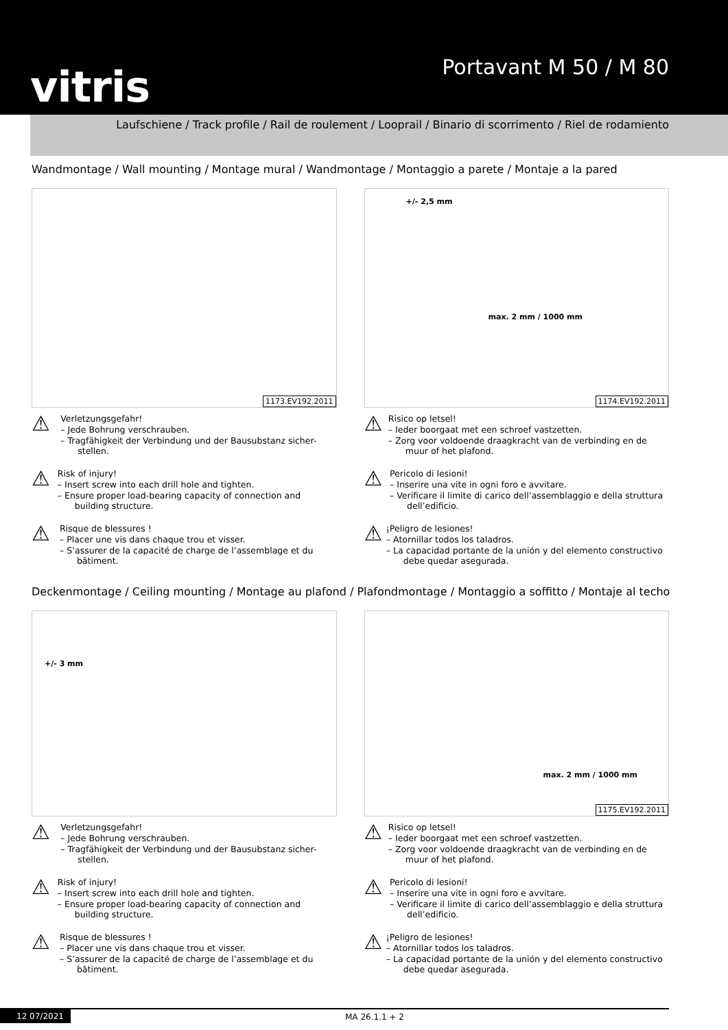vitris Portavant M 50 / M 80
Laufschiene / Track profile / Rail de roulement / Looprail / Binario di scorrimento / Riel de rodamiento
Wandmontage / Wall mounting / Montage mural / Wandmontage / Montaggio a parete / Montaje a la pared
1173.EV192.2011
+/- 2,5 mm
max. 2 mm / 1000 mm
1174.EV192.2011
⚠
Verletzungsgefahr!
– Jede Bohrung verschrauben.
– Tragfähigkeit der Verbindung und der Bausubstanz sicher-stellen.
⚠
Risk of injury!
– Insert screw into each drill hole and tighten.
– Ensure proper load-bearing capacity of connection and building structure.
⚠
Risque de blessures !
– Placer une vis dans chaque trou et visser.
– S’assurer de la capacité de charge de l’assemblage et du bâtiment.
⚠
Risico op letsel!
– Ieder boorgaat met een schroef vastzetten.
– Zorg voor voldoende draagkracht van de verbinding en de muur of het plafond.
⚠
Pericolo di lesioni!
– Inserire una vite in ogni foro e avvitare.
– Verificare il limite di carico dell’assemblaggio e della struttura dell’edificio.
⚠
¡Peligro de lesiones!
– Atornillar todos los taladros.
– La capacidad portante de la unión y del elemento constructivo debe quedar asegurada.
Deckenmontage / Ceiling mounting / Montage au plafond / Plafondmontage / Montaggio a soffitto / Montaje al techo
+/- 3 mm
max. 2 mm / 1000 mm
1175.EV192.2011
⚠
Verletzungsgefahr!
– Jede Bohrung verschrauben.
– Tragfähigkeit der Verbindung und der Bausubstanz sicher-stellen.
⚠
Risk of injury!
– Insert screw into each drill hole and tighten.
– Ensure proper load-bearing capacity of connection and building structure.
⚠
Risque de blessures !
– Placer une vis dans chaque trou et visser.
– S’assurer de la capacité de charge de l’assemblage et du bâtiment.
⚠
Risico op letsel!
– Ieder boorgaat met een schroef vastzetten.
– Zorg voor voldoende draagkracht van de verbinding en de muur of het plafond.
⚠
Pericolo di lesioni!
– Inserire una vite in ogni foro e avvitare.
– Verificare il limite di carico dell’assemblaggio e della struttura dell’edificio.
⚠
¡Peligro de lesiones!
– Atornillar todos los taladros.
– La capacidad portante de la unión y del elemento constructivo debe quedar asegurada.
12 07/2021 MA 26.1.1 + 2